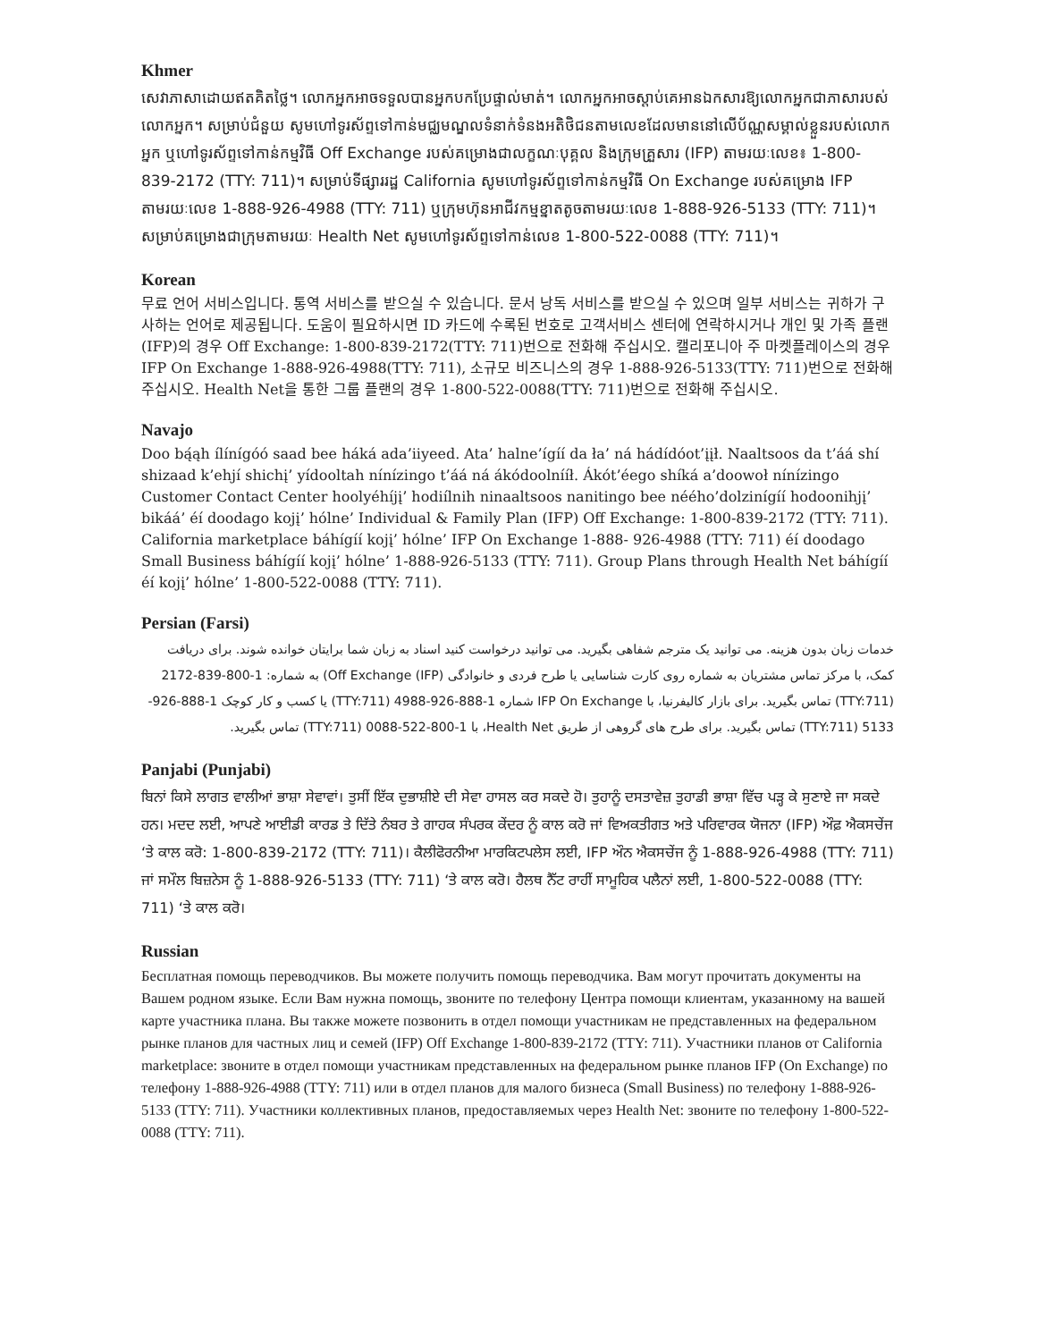Khmer
សេវាភាសាដោយឥតគិតថ្លៃ។ លោកអ្នកអាចទទួលបានអ្នកបកប្រែផ្ទាល់មាត់។ លោកអ្នកអាចស្តាប់គេអានឯកសារឱ្យលោកអ្នកជាភាសារបស់លោកអ្នក។ សម្រាប់ជំនួយ សូមហៅទូរស័ព្ទទៅកាន់មជ្ឈមណ្ឌលទំនាក់ទំនងអតិថិជនតាមលេខដែលមាននៅលើប័ណ្ណសម្គាល់ខ្លួនរបស់លោកអ្នក ឬហៅទូរស័ព្ទទៅកាន់កម្មវិធី Off Exchange របស់គម្រោងជាលក្ខណៈបុគ្គល និងក្រុមគ្រួសារ (IFP) តាមរយៈលេខ៖ 1-800-839-2172 (TTY: 711)។ សម្រាប់ទីផ្សាររដ្ឋ California សូមហៅទូរស័ព្ទទៅកាន់កម្មវិធី On Exchange របស់គម្រោង IFP តាមរយៈលេខ 1-888-926-4988 (TTY: 711) ឬក្រុមហ៊ុនអាជីវកម្មខ្នាតតូចតាមរយៈលេខ 1-888-926-5133 (TTY: 711)។ សម្រាប់គម្រោងជាក្រុមតាមរយៈ Health Net សូមហៅទូរស័ព្ទទៅកាន់លេខ 1-800-522-0088 (TTY: 711)។
Korean
무료 언어 서비스입니다. 통역 서비스를 받으실 수 있습니다. 문서 낭독 서비스를 받으실 수 있으며 일부 서비스는 귀하가 구사하는 언어로 제공됩니다. 도움이 필요하시면 ID 카드에 수록된 번호로 고객서비스 센터에 연락하시거나 개인 및 가족 플랜(IFP)의 경우 Off Exchange: 1-800-839-2172(TTY: 711)번으로 전화해 주십시오. 캘리포니아 주 마켓플레이스의 경우 IFP On Exchange 1-888-926-4988(TTY: 711), 소규모 비즈니스의 경우 1-888-926-5133(TTY: 711)번으로 전화해 주십시오. Health Net을 통한 그룹 플랜의 경우 1-800-522-0088(TTY: 711)번으로 전화해 주십시오.
Navajo
Doo bą́ąh ílínígóó saad bee háká ada’iiyeed. Ata’ halne’ígíí da ła’ ná hádídóot’įįł. Naaltsoos da t’áá shí shizaad k’ehjí shichį’ yídooltah nínízingo t’áá ná ákódoolnííł. Ákót’éego shíká a’doowoł nínízingo Customer Contact Center hoolyéhíjį’ hodiílnih ninaaltsoos nanitingo bee néého’dolzinígíí hodoonihjį’ bikáá’ éí doodago kojį’ hólne’ Individual & Family Plan (IFP) Off Exchange: 1-800-839-2172 (TTY: 711). California marketplace báhígíí kojį’ hólne’ IFP On Exchange 1-888- 926-4988 (TTY: 711) éí doodago Small Business báhígíí kojį’ hólne’ 1-888-926-5133 (TTY: 711). Group Plans through Health Net báhígíí éí kojį’ hólne’ 1-800-522-0088 (TTY: 711).
Persian (Farsi)
خدمات زبان بدون هزینه. می توانید یک مترجم شفاهی بگیرید. می توانید درخواست کنید اسناد به زبان شما برایتان خوانده شوند. برای دریافت کمک، با مرکز تماس مشتریان به شماره روی کارت شناسایی یا طرح فردی و خانوادگی (IFP) Off Exchange) به شماره: 1-800-839-2172 (TTY:711) تماس بگیرید. برای بازار کالیفرنیا، با IFP On Exchange شماره 1-888-926-4988 (TTY:711) یا کسب و کار کوچک 1-888-926-5133 (TTY:711) تماس بگیرید. برای طرح های گروهی از طریق Health Net، با 1-800-522-0088 (TTY:711) تماس بگیرید.
Panjabi (Punjabi)
ਬਿਨਾਂ ਕਿਸੇ ਲਾਗਤ ਵਾਲੀਆਂ ਭਾਸ਼ਾ ਸੇਵਾਵਾਂ। ਤੁਸੀਂ ਇੱਕ ਦੁਭਾਸ਼ੀਏ ਦੀ ਸੇਵਾ ਹਾਸਲ ਕਰ ਸਕਦੇ ਹੋ। ਤੁਹਾਨੂੰ ਦਸਤਾਵੇਜ਼ ਤੁਹਾਡੀ ਭਾਸ਼ਾ ਵਿੱਚ ਪੜ੍ਹ ਕੇ ਸੁਣਾਏ ਜਾ ਸਕਦੇ ਹਨ। ਮਦਦ ਲਈ, ਆਪਣੇ ਆਈਡੀ ਕਾਰਡ ਤੇ ਦਿੱਤੇ ਨੰਬਰ ਤੇ ਗਾਹਕ ਸੰਪਰਕ ਕੇਂਦਰ ਨੂੰ ਕਾਲ ਕਰੋ ਜਾਂ ਵਿਅਕਤੀਗਤ ਅਤੇ ਪਰਿਵਾਰਕ ਯੋਜਨਾ (IFP) ਔਫ਼ ਐਕਸਚੇਂਜ ‘ਤੇ ਕਾਲ ਕਰੋ: 1-800-839-2172 (TTY: 711)। ਕੈਲੀਫੋਰਨੀਆ ਮਾਰਕਿਟਪਲੇਸ ਲਈ, IFP ਔਨ ਐਕਸਚੇਂਜ ਨੂੰ 1-888-926-4988 (TTY: 711) ਜਾਂ ਸਮੌਲ ਬਿਜ਼ਨੇਸ ਨੂੰ 1-888-926-5133 (TTY: 711) ‘ਤੇ ਕਾਲ ਕਰੋ। ਹੈਲਥ ਨੈੱਟ ਰਾਹੀਂ ਸਾਮੂਹਿਕ ਪਲੈਨਾਂ ਲਈ, 1-800-522-0088 (TTY: 711) ‘ਤੇ ਕਾਲ ਕਰੋ।
Russian
Бесплатная помощь переводчиков. Вы можете получить помощь переводчика. Вам могут прочитать документы на Вашем родном языке. Если Вам нужна помощь, звоните по телефону Центра помощи клиентам, указанному на вашей карте участника плана. Вы также можете позвонить в отдел помощи участникам не представленных на федеральном рынке планов для частных лиц и семей (IFP) Off Exchange 1-800-839-2172 (TTY: 711). Участники планов от California marketplace: звоните в отдел помощи участникам представленных на федеральном рынке планов IFP (On Exchange) по телефону 1-888-926-4988 (TTY: 711) или в отдел планов для малого бизнеса (Small Business) по телефону 1-888-926-5133 (TTY: 711). Участники коллективных планов, предоставляемых через Health Net: звоните по телефону 1-800-522-0088 (TTY: 711).